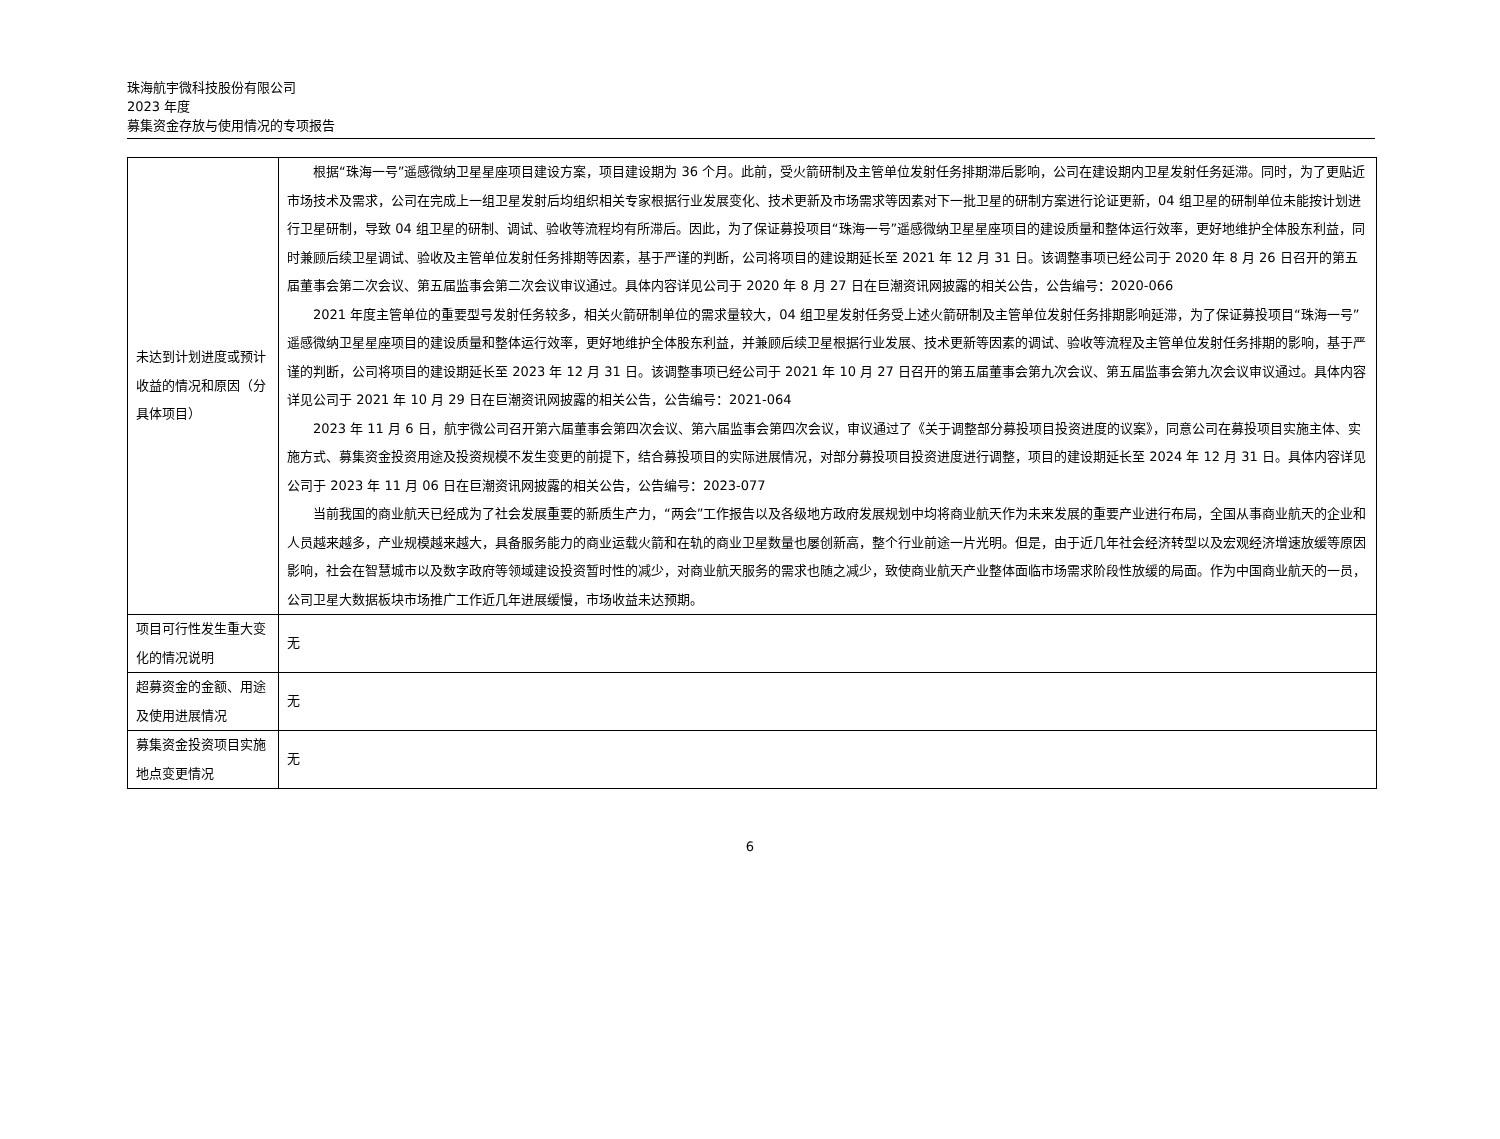珠海航宇微科技股份有限公司
2023 年度
募集资金存放与使用情况的专项报告
| 未达到计划进度或预计收益的情况和原因（分具体项目） | 根据“珠海一号”遥感微纳卫星星座项目建设方案，项目建设期为 36 个月。此前，受火箭研制及主管单位发射任务排期滞后影响，公司在建设期内卫星发射任务延滞。同时，为了更贴近市场技术及需求，公司在完成上一组卫星发射后均组织相关专家根据行业发展变化、技术更新及市场需求等因素对下一批卫星的研制方案进行论证更新，04 组卫星的研制单位未能按计划进行卫星研制，导致 04 组卫星的研制、调试、验收等流程均有所滞后。因此，为了保证募投项目“珠海一号”遥感微纳卫星星座项目的建设质量和整体运行效率，更好地维护全体股东利益，同时兼顾后续卫星调试、验收及主管单位发射任务排期等因素，基于严谨的判断，公司将项目的建设期延长至 2021 年 12 月 31 日。该调整事项已经公司于 2020 年 8 月 26 日召开的第五届董事会第二次会议、第五届监事会第二次会议审议通过。具体内容详见公司于 2020 年 8 月 27 日在巨潮资讯网披露的相关公告，公告编号：2020-066 2021 年度主管单位的重要型号发射任务较多，相关火箭研制单位的需求量较大，04 组卫星发射任务受上述火箭研制及主管单位发射任务排期影响延滞，为了保证募投项目“珠海一号”遥感微纳卫星星座项目的建设质量和整体运行效率，更好地维护全体股东利益，并兼顾后续卫星根据行业发展、技术更新等因素的调试、验收等流程及主管单位发射任务排期的影响，基于严谨的判断，公司将项目的建设期延长至 2023 年 12 月 31 日。该调整事项已经公司于 2021 年 10 月 27 日召开的第五届董事会第九次会议、第五届监事会第九次会议审议通过。具体内容详见公司于 2021 年 10 月 29 日在巨潮资讯网披露的相关公告，公告编号：2021-064 2023 年 11 月 6 日，航宇微公司召开第六届董事会第四次会议、第六届监事会第四次会议，审议通过了《关于调整部分募投项目投资进度的议案》，同意公司在募投项目实施主体、实施方式、募集资金投资用途及投资规模不发生变更的前提下，结合募投项目的实际进展情况，对部分募投项目投资进度进行调整，项目的建设期延长至 2024 年 12 月 31 日。具体内容详见公司于 2023 年 11 月 06 日在巨潮资讯网披露的相关公告，公告编号：2023-077 当前我国的商业航天已经成为了社会发展重要的新质生产力，“两会”工作报告以及各级地方政府发展规划中均将商业航天作为未来发展的重要产业进行布局，全国从事商业航天的企业和人员越来越多，产业规模越来越大，具备服务能力的商业运载火箭和在轨的商业卫星数量也屡创新高，整个行业前途一片光明。但是，由于近几年社会经济转型以及宏观经济增速放缓等原因影响，社会在智慧城市以及数字政府等领域建设投资暂时性的减少，对商业航天服务的需求也随之减少，致使商业航天产业整体面临市场需求阶段性放缓的局面。作为中国商业航天的一员，公司卫星大数据板块市场推广工作近几年进展缓慢，市场收益未达预期。 |
| 项目可行性发生重大变化的情况说明 | 无 |
| 超募资金的金额、用途及使用进展情况 | 无 |
| 募集资金投资项目实施地点变更情况 | 无 |
6